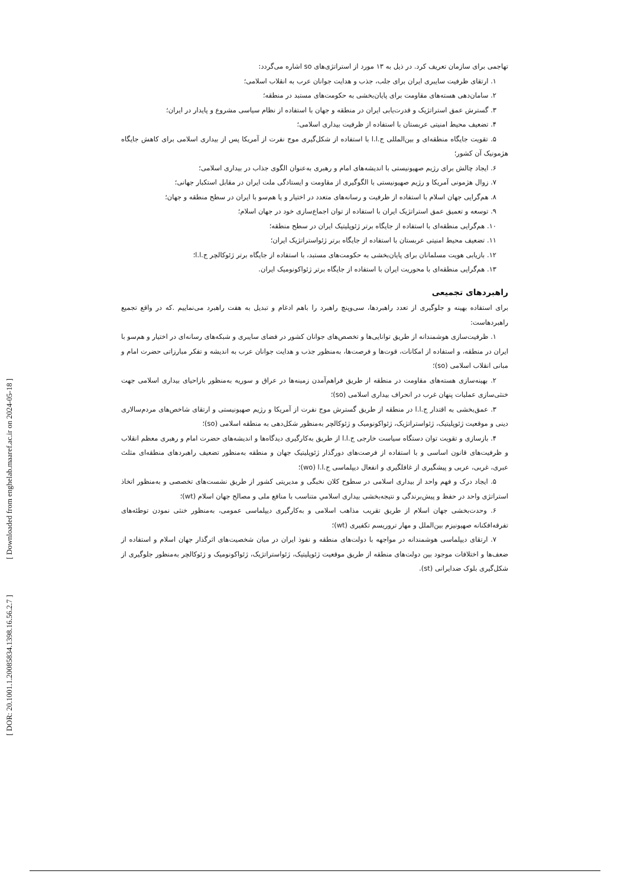[ Downloaded from enghelab.maaref.ac.ir on 2024-05-18 ]
[ DOR: 20.1001.1.20085834.1398.16.56.2.7 ]
تهاجمی برای سازمان تعریف کرد. در ذیل به ۱۳ مورد از استراتژی‌های so اشاره می‌گردد:
۱. ارتقای ظرفیت سایبری ایران برای جلب، جذب و هدایت جوانان عرب به انقلاب اسلامی؛
۲. سامان‌دهی هسته‌های مقاومت برای پایان‌بخشی به حکومت‌های مستبد در منطقه؛
۳. گسترش عمق استراتژیک و قدرت‌یابی ایران در منطقه و جهان با استفاده از نظام سیاسی مشروع و پایدار در ایران؛
۴. تضعیف محیط امنیتی عربستان با استفاده از ظرفیت بیداری اسلامی؛
۵. تقویت جایگاه منطقه‌ای و بین‌المللی ج.ا.ا با استفاده از شکل‌گیری موج نفرت از آمریکا پس از بیداری اسلامی برای کاهش جایگاه هژمونیک آن کشور؛
۶. ایجاد چالش برای رژیم صهیونیستی با اندیشه‌های امام و رهبری به‌عنوان الگوی جذاب در بیداری اسلامی؛
۷. زوال هژمونی آمریکا و رژیم صهیونیستی با الگوگیری از مقاومت و ایستادگی ملت ایران در مقابل استکبار جهانی؛
۸. هم‌گرایی جهان اسلام با استفاده از ظرفیت و رسانه‌های متعدد در اختیار و یا هم‌سو با ایران در سطح منطقه و جهان؛
۹. توسعه و تعمیق عمق استراتژیک ایران با استفاده از توان اجماع‌سازی خود در جهان اسلام؛
۱۰. هم‌گرایی منطقه‌ای با استفاده از جایگاه برتر ژئوپلیتیک ایران در سطح منطقه؛
۱۱. تضعیف محیط امنیتی عربستان با استفاده از جایگاه برتر ژئواستراتژیک ایران؛
۱۲. بازیابی هویت مسلمانان برای پایان‌بخشی به حکومت‌های مستبد، با استفاده از جایگاه برتر ژئوکالچر ج.ا.ا؛
۱۳. هم‌گرایی منطقه‌ای با محوریت ایران با استفاده از جایگاه برتر ژئواکونومیک ایران.
راهبردهای تجمیعی
برای استفاده بهینه و جلوگیری از تعدد راهبردها، سی‌وپنچ راهبرد را باهم ادغام و تبدیل به هفت راهبرد می‌نماییم .که در واقع تجمیع راهبردهاست:
۱. ظرفیت‌سازی هوشمندانه از طریق توانایی‌ها و تخصص‌های جوانان کشور در فضای سایبری و شبکه‌های رسانه‌ای در اختیار و هم‌سو با ایران در منطقه، و استفاده از امکانات، قوت‌ها و فرصت‌ها، به‌منظور جذب و هدایت جوانان عرب به اندیشه و تفکر مبارزاتی حضرت امام و مبانی انقلاب اسلامی (so)؛
۲. بهینه‌سازی هسته‌های مقاومت در منطقه از طریق فراهم‌آمدن زمینه‌ها در عراق و سوریه به‌منظور بازاحیای بیداری اسلامی جهت خنثی‌سازی عملیات پنهان غرب در انحراف بیداری اسلامی (so)؛
۳. عمق‌بخشی به اقتدار ج.ا.ا در منطقه از طریق گسترش موج نفرت از آمریکا و رژیم صهیونیستی و ارتقای شاخص‌های مردم‌سالاری دینی و موقعیت ژئوپلیتیک، ژئواستراتژیک، ژئواکونومیک و ژئوکالچر به‌منظور شکل‌دهی به منطقه اسلامی (so)؛
۴. بازسازی و تقویت توان دستگاه سیاست خارجی ج.ا.ا از طریق به‌کارگیری دیدگاه‌ها و اندیشه‌های حضرت امام و رهبری معظم انقلاب و ظرفیت‌های قانون اساسی و با استفاده از فرصت‌های دورگذار ژئوپلیتیک جهان و منطقه به‌منظور تضعیف راهبردهای منطقه‌ای مثلث عبری، غربی، عربی و پیشگیری از غافلگیری و انفعال دیپلماسی ج.ا.ا (wo)؛
۵. ایجاد درک و فهم واحد از بیداری اسلامی در سطوح کلان نخبگی و مدیریتی کشور از طریق نشست‌های تخصصی و به‌منظور اتخاذ استراتژی واحد در حفظ و پیش‌برندگی و نتیجه‌بخشی بیداری اسلامیِ متناسب با منافع ملی و مصالح جهان اسلام (wt)؛
۶. وحدت‌بخشی جهان اسلام از طریق تقریب مذاهب اسلامی و به‌کارگیری دیپلماسی عمومی، به‌منظور خنثی نمودن توطئه‌های تفرقه‌افکنانه صهیونیزم بین‌الملل و مهار تروریسم تکفیری (wt)؛
۷. ارتقای دیپلماسی هوشمندانه در مواجهه با دولت‌های منطقه و نفوذ ایران در میان شخصیت‌های اثرگذار جهان اسلام و استفاده از ضعف‌ها و اختلافات موجود بین دولت‌های منطقه از طریق موقعیت ژئوپلیتیک، ژئواستراتژیک، ژئواکونومیک و ژئوکالچر به‌منظور جلوگیری از شکل‌گیری بلوک ضدایرانی (st).